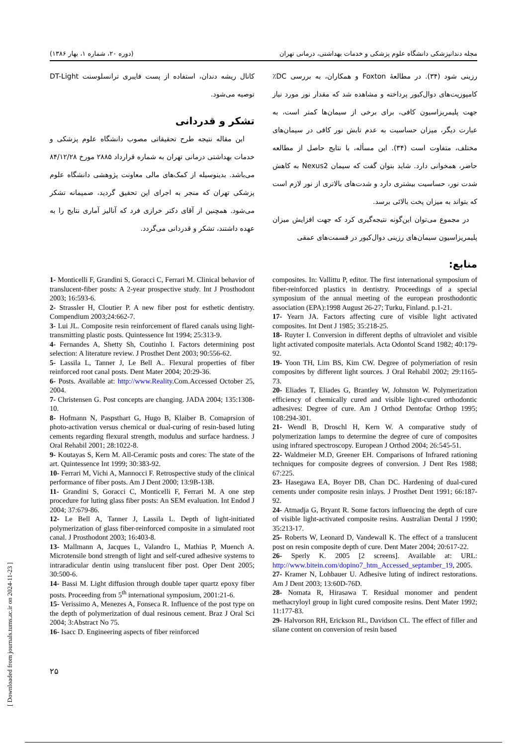مجله دندانپزشکی دانشگاه علوم پزشکی و خدمات بهداشتی، درمانی تهران (دوره ۲۰، شماره ۱، بهار ۱۳۸۶)
رزینی شود (۳۴). در مطالعهٔ Foxton و همکاران، به بررسی DC٪ کامپوزیت‌های دوال‌کیور پرداخته و مشاهده شد که مقدار نور مورد نیاز جهت پلیمریزاسیون کافی، برای برخی از سیمان‌ها کمتر است، به عبارت دیگر، میزان حساسیت به عدم تابش نور کافی در سیمان‌های مختلف، متفاوت است (۳۴). این مسأله، با نتایج حاصل از مطالعه حاضر، همخوانی دارد. شاید بتوان گفت که سیمان Nexus2 به کاهش شدت نور، حساسیت بیشتری دارد و شدت‌های بالاتری از نور لازم است که بتواند به میزان پخت بالائی برسد.
در مجموع می‌توان این‌گونه نتیجه‌گیری کرد که جهت افزایش میزان پلیمریزاسیون سیمان‌های رزینی دوال‌کیور در قسمت‌های عمقی
منابع:
کانال ریشه دندان، استفاده از پست فایبری ترانسلوسنت DT-Light توصیه می‌شود.
تشکر و قدردانی
این مقاله نتیجه طرح تحقیقاتی مصوب دانشگاه علوم پزشکی و خدمات بهداشتی درمانی تهران به شماره قرارداد ۲۸۸۵ مورخ ۸۴/۱۲/۲۸ می‌باشد. بدینوسیله از کمک‌های مالی معاونت پژوهشی دانشگاه علوم پزشکی تهران که منجر به اجرای این تحقیق گردید، صمیمانه تشکر می‌شود. همچنین از آقای دکتر خرازی فرد که آنالیز آماری نتایج را به عهده داشتند، تشکر و قدردانی می‌گردد.
1- Monticelli F, Grandini S, Goracci C, Ferrari M. Clinical behavior of translucent-fiber posts: A 2-year prospective study. Int J Prosthodont 2003; 16:593-6.
2- Strassler H, Cloutier P. A new fiber post for esthetic dentistry. Compendium 2003;24:662-7.
3- Lui JL. Composite resin reinforcement of flared canals using light-transmitting plastic posts. Quintessence Int 1994; 25:313-9.
4- Fernandes A, Shetty Sh, Coutinho I. Factors determining post selection: A literature review. J Prosthet Dent 2003; 90:556-62.
5- Lassila L, Tanner J, Le Bell A.. Flexural properties of fiber reinforced root canal posts. Dent Mater 2004; 20:29-36.
6- Posts. Available at: http://www.Reality.Com.Accessed October 25, 2004.
7- Christensen G. Post concepts are changing. JADA 2004; 135:1308-10.
8- Hofmann N, Paspsthart G, Hugo B, Klaiber B. Comaprsion of photo-activation versus chemical or dual-curing of resin-based luting cements regarding flexural strength, modulus and surface hardness. J Oral Rehabil 2001; 28:1022-8.
9- Koutayas S, Kern M. All-Ceramic posts and cores: The state of the art. Quintessence Int 1999; 30:383-92.
10- Ferrari M, Vichi A, Mannocci F. Retrospective study of the clinical performance of fiber posts. Am J Dent 2000; 13:9B-13B.
11- Grandini S, Goracci C, Monticelli F, Ferrari M. A one step procedure for luting glass fiber posts: An SEM evaluation. Int Endod J 2004; 37:679-86.
12- Le Bell A, Tanner J, Lassila L. Depth of light-initiated polymerization of glass fiber-reinforced composite in a simulated root canal. J Prosthodont 2003; 16:403-8.
13- Mallmann A, Jacques L, Valandro L, Mathias P, Muench A. Microtensile bond strength of light and self-cured adhesive systems to intraradicular dentin using translucent fiber post. Oper Dent 2005; 30:500-6.
14- Bassi M. Light diffusion through double taper quartz epoxy fiber posts. Proceeding from 5<sup>th</sup> international symposium, 2001:21-6.
15- Verissimo A, Menezes A, Fonseca R. Influence of the post type on the depth of polymerization of dual resinous cement. Braz J Oral Sci 2004; 3:Abstract No 75.
16- Isacc D. Engineering aspects of fiber reinforced
composites. In: Vallittu P, editor. The first international symposium of fiber-reinforced plastics in dentistry. Proceedings of a special symposium of the annual meeting of the european prosthodontic association (EPA):1998 August 26-27; Turku, Finland. p.1-21.
17- Yearn JA. Factors affecting cure of visible light activated composites. Int Dent J 1985; 35:218-25.
18- Ruyter I. Conversion in different depths of ultraviolet and visible light activated composite materials. Acta Odontol Scand 1982; 40:179-92.
19- Yoon TH, Lim BS, Kim CW. Degree of polymeriation of resin composites by different light sources. J Oral Rehabil 2002; 29:1165-73.
20- Eliades T, Eliades G, Brantley W, Johnston W. Polymerization efficiency of chemically cured and visible light-cured orthodontic adhesives: Degree of cure. Am J Orthod Dentofac Orthop 1995; 108:294-301.
21- Wendl B, Droschl H, Kern W. A comparative study of polymerization lamps to determine the degree of cure of composites using infrared spectroscopy. European J Orthod 2004; 26:545-51.
22- Waldmeier M.D, Greener EH. Comparisons of Infrared rationing techniques for composite degrees of conversion. J Dent Res 1988; 67:225.
23- Hasegawa EA, Boyer DB, Chan DC. Hardening of dual-cured cements under composite resin inlays. J Prosthet Dent 1991; 66:187-92.
24- Atmadja G, Bryant R. Some factors influencing the depth of cure of visible light-activated composite resins. Australian Dental J 1990; 35:213-17.
25- Roberts W, Leonard D, Vandewall K. The effect of a translucent post on resin composite depth of cure. Dent Mater 2004; 20:617-22.
26- Sperly K. 2005 [2 screens]. Available at: URL: http://www.bitein.com/dopino7_htm_Accessed_septamber_19, 2005.
27- Kramer N, Lohbauer U. Adhesive luting of indirect restorations. Am J Dent 2003; 13:60D-76D.
28- Nomata R, Hirasawa T. Residual monomer and pendent methacryloyl group in light cured composite resins. Dent Mater 1992; 11:177-83.
29- Halvorson RH, Erickson RL, Davidson CL. The effect of filler and silane content on conversion of resin based
[ Downloaded from journals.tums.ac.ir on 2024-11-23 ]
۲۵